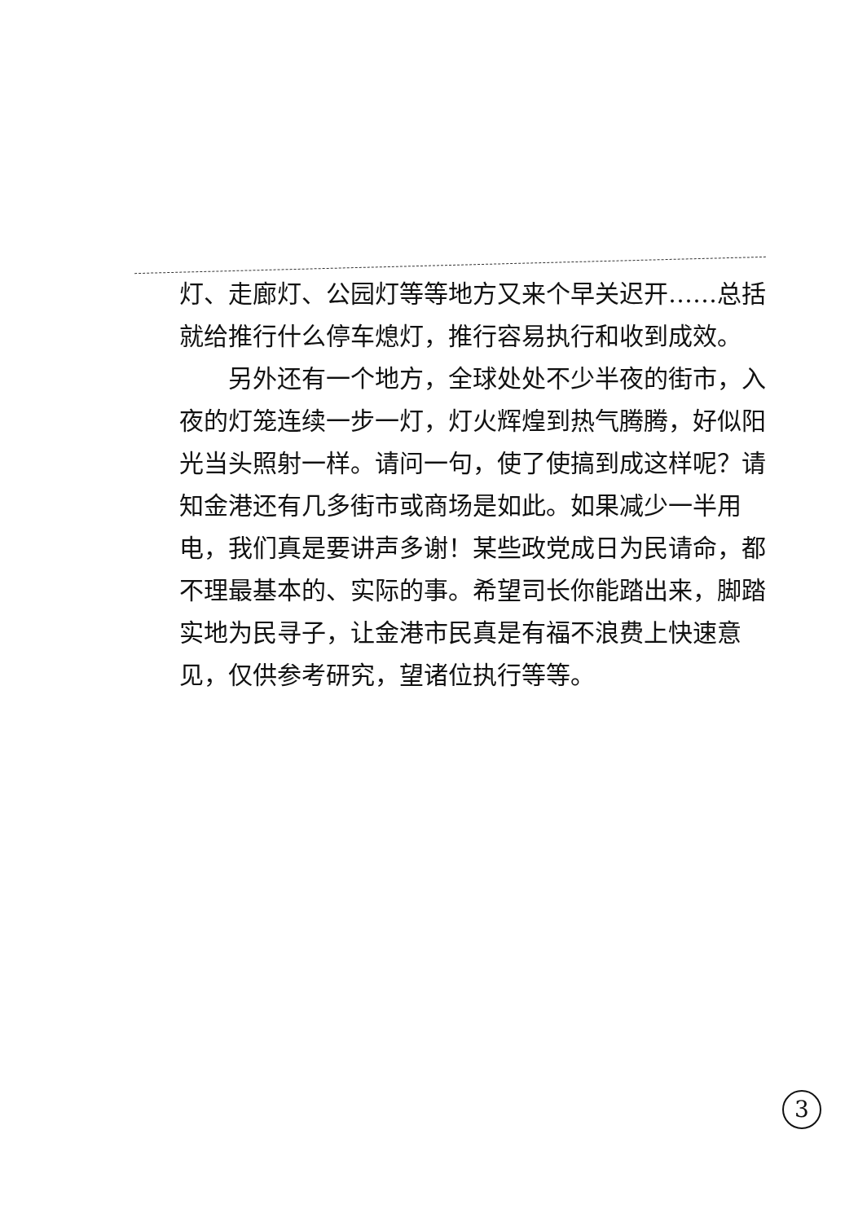灯、走廊灯、公园灯等等地方又来个早关迟开……总括就给推行什么停车熄灯，推行容易执行和收到成效。
另外还有一个地方，全球处处不少半夜的街市，入夜的灯笼连续一步一灯，灯火辉煌到热气腾腾，好似阳光当头照射一样。请问一句，使了使搞到成这样呢？请知金港还有几多街市或商场是如此。如果减少一半用电，我们真是要讲声多谢！某些政党成日为民请命，都不理最基本的、实际的事。希望司长你能踏出来，脚踏实地为民寻子，让金港市民真是有福不浪费上快速意见，仅供参考研究，望诸位执行等等。
3